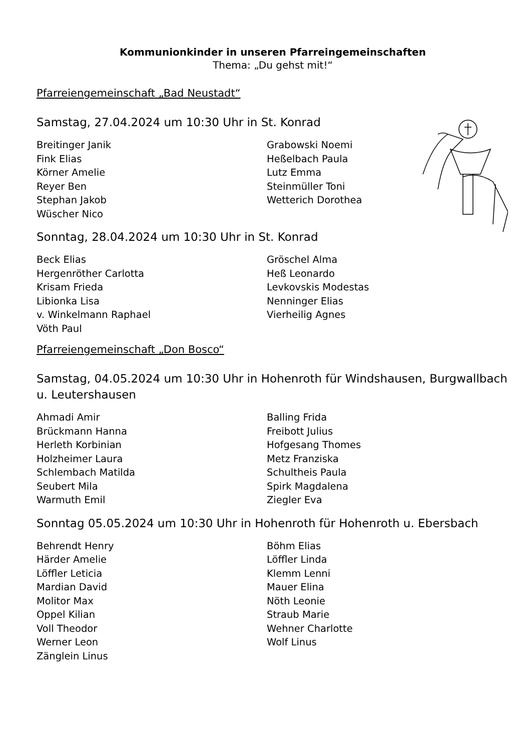Kommunionkinder in unseren Pfarreingemeinschaften
Thema: „Du gehst mit!“
Pfarreiengemeinschaft „Bad Neustadt“
Samstag, 27.04.2024 um 10:30 Uhr in St. Konrad
Breitinger Janik
Fink Elias
Körner Amelie
Reyer Ben
Stephan Jakob
Wüscher Nico
Grabowski Noemi
Heßelbach Paula
Lutz Emma
Steinmüller Toni
Wetterich Dorothea
Sonntag, 28.04.2024 um 10:30 Uhr in St. Konrad
Beck Elias
Hergenröther Carlotta
Krisam Frieda
Libionka Lisa
v. Winkelmann Raphael
Vöth Paul
Gröschel Alma
Heß Leonardo
Levkovskis Modestas
Nenninger Elias
Vierheilig Agnes
Pfarreiengemeinschaft „Don Bosco“
Samstag, 04.05.2024 um 10:30 Uhr in Hohenroth für Windshausen, Burgwallbach u. Leutershausen
Ahmadi Amir
Brückmann Hanna
Herleth Korbinian
Holzheimer Laura
Schlembach Matilda
Seubert Mila
Warmuth Emil
Balling Frida
Freibott Julius
Hofgesang Thomes
Metz Franziska
Schultheis Paula
Spirk Magdalena
Ziegler Eva
Sonntag 05.05.2024 um 10:30 Uhr in Hohenroth für Hohenroth u. Ebersbach
Behrendt Henry
Härder Amelie
Löffler Leticia
Mardian David
Molitor Max
Oppel Kilian
Voll Theodor
Werner Leon
Zänglein Linus
Böhm Elias
Löffler Linda
Klemm Lenni
Mauer Elina
Nöth Leonie
Straub Marie
Wehner Charlotte
Wolf Linus